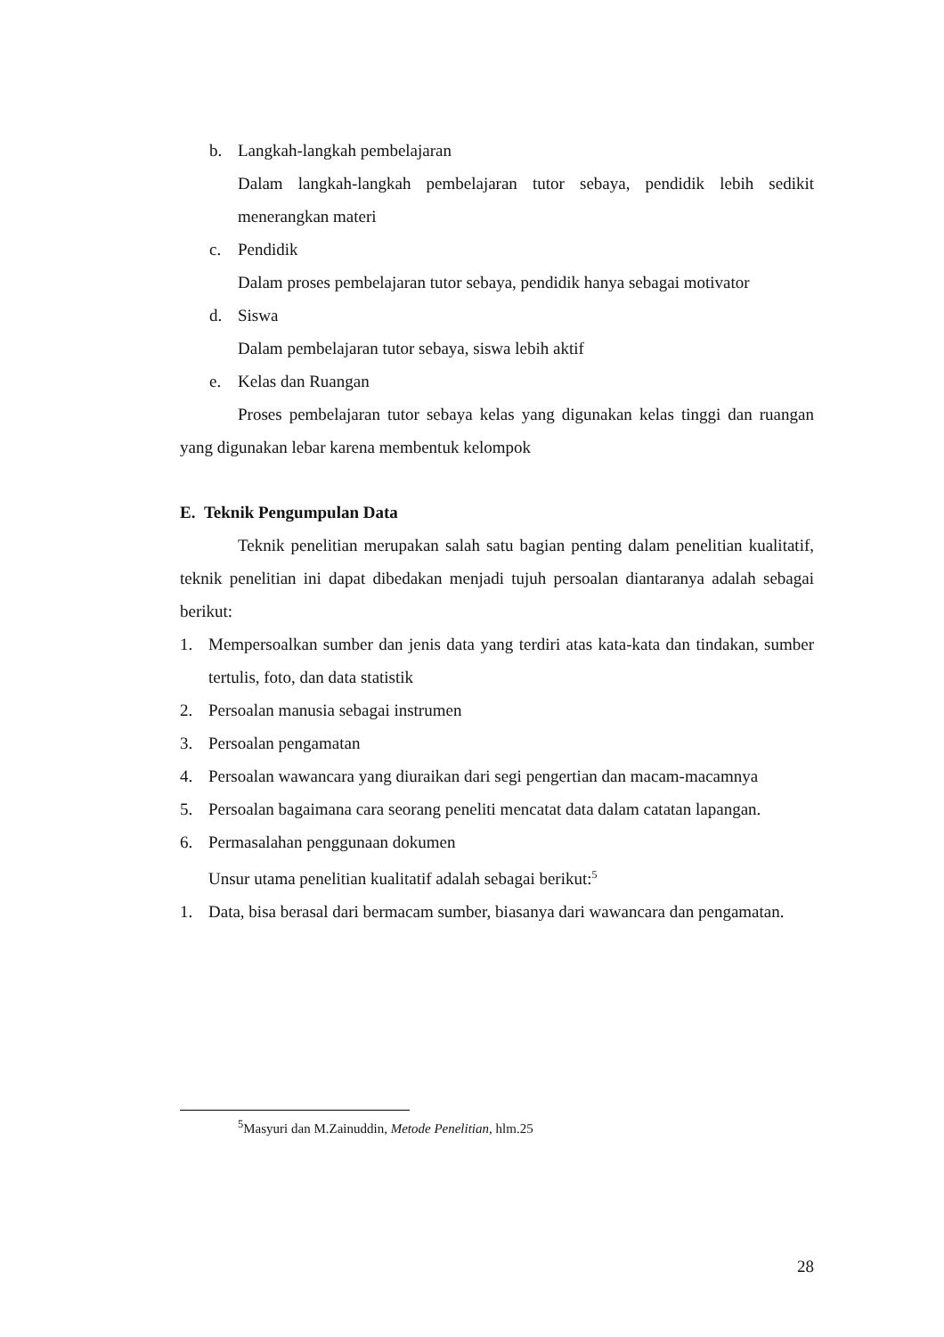b. Langkah-langkah pembelajaran
Dalam langkah-langkah pembelajaran tutor sebaya, pendidik lebih sedikit menerangkan materi
c. Pendidik
Dalam proses pembelajaran tutor sebaya, pendidik hanya sebagai motivator
d. Siswa
Dalam pembelajaran tutor sebaya, siswa lebih aktif
e. Kelas dan Ruangan
Proses pembelajaran tutor sebaya kelas yang digunakan kelas tinggi dan ruangan yang digunakan lebar karena membentuk kelompok
E. Teknik Pengumpulan Data
Teknik penelitian merupakan salah satu bagian penting dalam penelitian kualitatif, teknik penelitian ini dapat dibedakan menjadi tujuh persoalan diantaranya adalah sebagai berikut:
1. Mempersoalkan sumber dan jenis data yang terdiri atas kata-kata dan tindakan, sumber tertulis, foto, dan data statistik
2. Persoalan manusia sebagai instrumen
3. Persoalan pengamatan
4. Persoalan wawancara yang diuraikan dari segi pengertian dan macam-macamnya
5. Persoalan bagaimana cara seorang peneliti mencatat data dalam catatan lapangan.
6. Permasalahan penggunaan dokumen
Unsur utama penelitian kualitatif adalah sebagai berikut:<sup>5</sup>
1. Data, bisa berasal dari bermacam sumber, biasanya dari wawancara dan pengamatan.
<sup>5</sup> Masyuri dan M.Zainuddin, Metode Penelitian, hlm.25
28